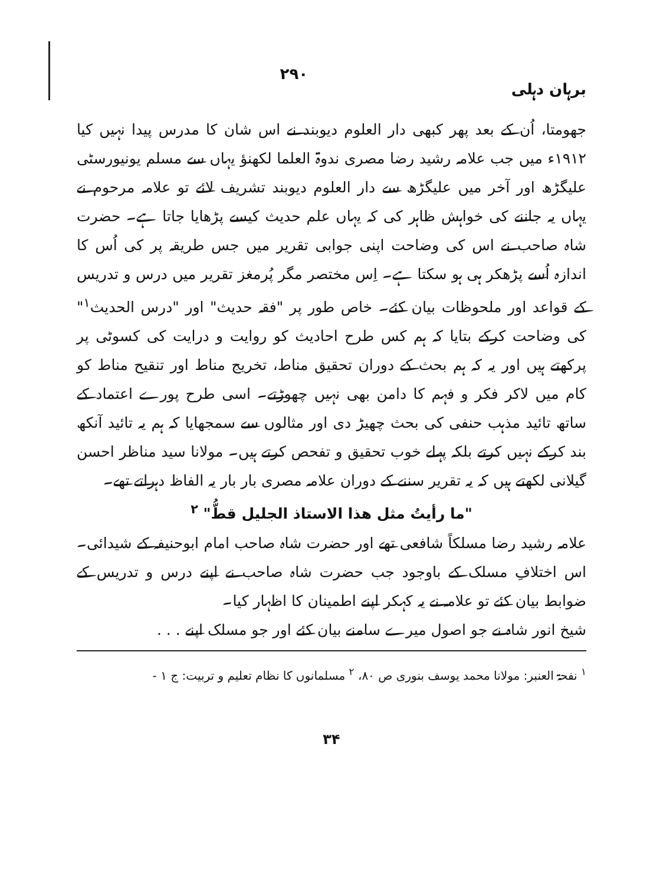برہان دہلی ۲۹۰
جھومتا، اُن کے بعد پھر کبھی دار العلوم دیوبند نے اس شان کا مدرس پیدا نہیں کیا ۱۹۱۲ء میں جب علامہ رشید رضا مصری ندوۃ العلما لکھنؤ یہاں سے مسلم یونیورسٹی علیگڑھ اور آخر میں علیگڑھ سے دار العلوم دیوبند تشریف لائے تو علامہ مرحوم نے یہاں یہ جاننے کی خواہش ظاہر کی کہ یہاں علم حدیث کیسے پڑھایا جاتا ہے۔ حضرت شاہ صاحب نے اس کی وضاحت اپنی جوابی تقریر میں جس طریقہ پر کی اُس کا اندازہ اُسے پڑھکر ہی ہو سکتا ہے۔ اِس مختصر مگر پُرمغز تقریر میں درس و تدریس کے قواعد اور ملحوظات بیان کئے۔ خاص طور پر "فقہ حدیث" اور "درس الحدیث<sup>۱</sup>" کی وضاحت کرکے بتایا کہ ہم کس طرح احادیث کو روایت و درایت کی کسوٹی پر پرکھتے ہیں اور یہ کہ ہم بحث کے دوران تحقیق مناط، تخریج مناط اور تنقیح مناط کو کام میں لاکر فکر و فہم کا دامن بھی نہیں چھوڑتے۔ اسی طرح پورے اعتماد کے ساتھ تائید مذہب حنفی کی بحث چھیڑ دی اور مثالوں سے سمجھایا کہ ہم یہ تائید آنکھ بند کرکے نہیں کرتے بلکہ پہلے خوب تحقیق و تفحص کرتے ہیں۔ مولانا سید مناظر احسن گیلانی لکھتے ہیں کہ یہ تقریر سننے کے دوران علامہ مصری بار بار یہ الفاظ دہراتے تھے۔
"ما رأیتُ مثل ھذا الاستاذ الجلیل قطُّ" <sup>۲</sup>
علامہ رشید رضا مسلکاً شافعی تھے اور حضرت شاہ صاحب امام ابوحنیفہ کے شیدائی۔ اس اختلافِ مسلک کے باوجود جب حضرت شاہ صاحب نے اپنے درس و تدریس کے ضوابط بیان کئے تو علامہ نے یہ کہکر اپنے اطمینان کا اظہار کیا۔
شیخ انور شاہ نے جو اصول میرے سامنے بیان کئے اور جو مسلک اپنے . . .
<sup>۱</sup> نفحۃ العنبر: مولانا محمد یوسف بنوری ص ۸۰، <sup>۲</sup> مسلمانوں کا نظام تعلیم و تربیت: ج ۱ -
۳۴